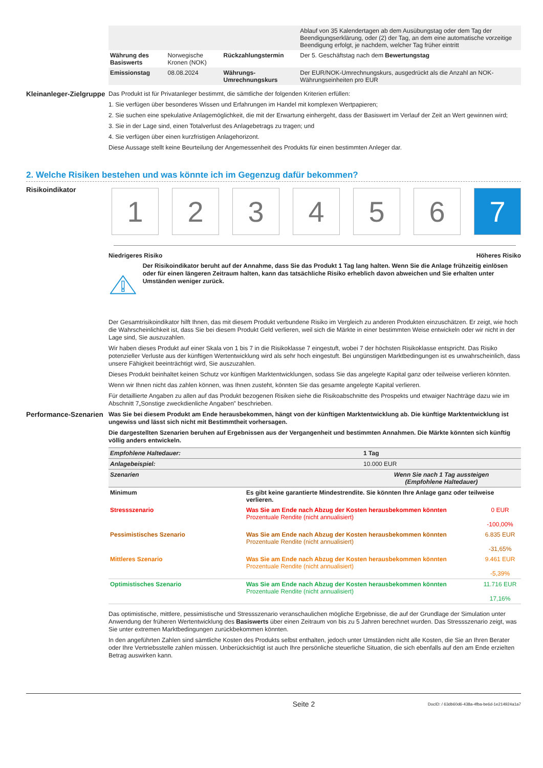| | | | Ablauf von 35 Kalendertagen ab dem Ausübungstag oder dem Tag der Beendigungserklärung, oder (2) der Tag, an dem eine automatische vorzeitige Beendigung erfolgt, je nachdem, welcher Tag früher eintritt |
| Währung des Basiswerts | Norwegische Kronen (NOK) | Rückzahlungstermin | Der 5. Geschäftstag nach dem Bewertungstag |
| Emissionstag | 08.08.2024 | Währungs-Umrechnungskurs | Der EUR/NOK-Umrechnungskurs, ausgedrückt als die Anzahl an NOK-Währungseinheiten pro EUR |
Kleinanleger-Zielgruppe
Das Produkt ist für Privatanleger bestimmt, die sämtliche der folgenden Kriterien erfüllen:
1. Sie verfügen über besonderes Wissen und Erfahrungen im Handel mit komplexen Wertpapieren;
2. Sie suchen eine spekulative Anlagemöglichkeit, die mit der Erwartung einhergeht, dass der Basiswert im Verlauf der Zeit an Wert gewinnen wird;
3. Sie in der Lage sind, einen Totalverlust des Anlagebetrags zu tragen; und
4. Sie verfügen über einen kurzfristigen Anlagehorizont.
Diese Aussage stellt keine Beurteilung der Angemessenheit des Produkts für einen bestimmten Anleger dar.
2. Welche Risiken bestehen und was könnte ich im Gegenzug dafür bekommen?
Risikoindikator
1 2 3 4 5 6 7
Niedrigeres Risiko Höheres Risiko
Der Risikoindikator beruht auf der Annahme, dass Sie das Produkt 1 Tag lang halten. Wenn Sie die Anlage frühzeitig einlösen oder für einen längeren Zeitraum halten, kann das tatsächliche Risiko erheblich davon abweichen und Sie erhalten unter Umständen weniger zurück.
Der Gesamtrisikoindikator hilft Ihnen, das mit diesem Produkt verbundene Risiko im Vergleich zu anderen Produkten einzuschätzen. Er zeigt, wie hoch die Wahrscheinlichkeit ist, dass Sie bei diesem Produkt Geld verlieren, weil sich die Märkte in einer bestimmten Weise entwickeln oder wir nicht in der Lage sind, Sie auszuzahlen.
Wir haben dieses Produkt auf einer Skala von 1 bis 7 in die Risikoklasse 7 eingestuft, wobei 7 der höchsten Risikoklasse entspricht. Das Risiko potenzieller Verluste aus der künftigen Wertentwicklung wird als sehr hoch eingestuft. Bei ungünstigen Marktbedingungen ist es unwahrscheinlich, dass unsere Fähigkeit beeinträchtigt wird, Sie auszuzahlen.
Dieses Produkt beinhaltet keinen Schutz vor künftigen Marktentwicklungen, sodass Sie das angelegte Kapital ganz oder teilweise verlieren könnten.
Wenn wir Ihnen nicht das zahlen können, was Ihnen zusteht, könnten Sie das gesamte angelegte Kapital verlieren.
Für detaillierte Angaben zu allen auf das Produkt bezogenen Risiken siehe die Risikoabschnitte des Prospekts und etwaiger Nachträge dazu wie im Abschnitt 7„Sonstige zweckdienliche Angaben” beschrieben.
Performance-Szenarien
Was Sie bei diesem Produkt am Ende herausbekommen, hängt von der künftigen Marktentwicklung ab. Die künftige Marktentwicklung ist ungewiss und lässt sich nicht mit Bestimmtheit vorhersagen.
Die dargestellten Szenarien beruhen auf Ergebnissen aus der Vergangenheit und bestimmten Annahmen. Die Märkte könnten sich künftig völlig anders entwickeln.
| Empfohlene Haltedauer: | | 1 Tag | |
| Anlagebeispiel: | | 10.000 EUR | |
| Szenarien | | Wenn Sie nach 1 Tag aussteigen (Empfohlene Haltedauer) | |
| Minimum | Es gibt keine garantierte Mindestrendite. Sie könnten Ihre Anlage ganz oder teilweise verlieren. | | |
| Stressszenario | Was Sie am Ende nach Abzug der Kosten herausbekommen könnten Prozentuale Rendite (nicht annualisiert) | | 0 EUR -100,00% |
| Pessimistisches Szenario | Was Sie am Ende nach Abzug der Kosten herausbekommen könnten Prozentuale Rendite (nicht annualisiert) | | 6.835 EUR -31,65% |
| Mittleres Szenario | Was Sie am Ende nach Abzug der Kosten herausbekommen könnten Prozentuale Rendite (nicht annualisiert) | | 9.461 EUR -5,39% |
| Optimistisches Szenario | Was Sie am Ende nach Abzug der Kosten herausbekommen könnten Prozentuale Rendite (nicht annualisiert) | | 11.716 EUR 17,16% |
Das optimistische, mittlere, pessimistische und Stressszenario veranschaulichen mögliche Ergebnisse, die auf der Grundlage der Simulation unter Anwendung der früheren Wertentwicklung des Basiswerts über einen Zeitraum von bis zu 5 Jahren berechnet wurden. Das Stressszenario zeigt, was Sie unter extremen Marktbedingungen zurückbekommen könnten.
In den angeführten Zahlen sind sämtliche Kosten des Produkts selbst enthalten, jedoch unter Umständen nicht alle Kosten, die Sie an Ihren Berater oder Ihre Vertriebsstelle zahlen müssen. Unberücksichtigt ist auch Ihre persönliche steuerliche Situation, die sich ebenfalls auf den am Ende erzielten Betrag auswirken kann.
Seite 2 DocID: / 63db60d6-438a-4fba-be6d-1e214924a1a7